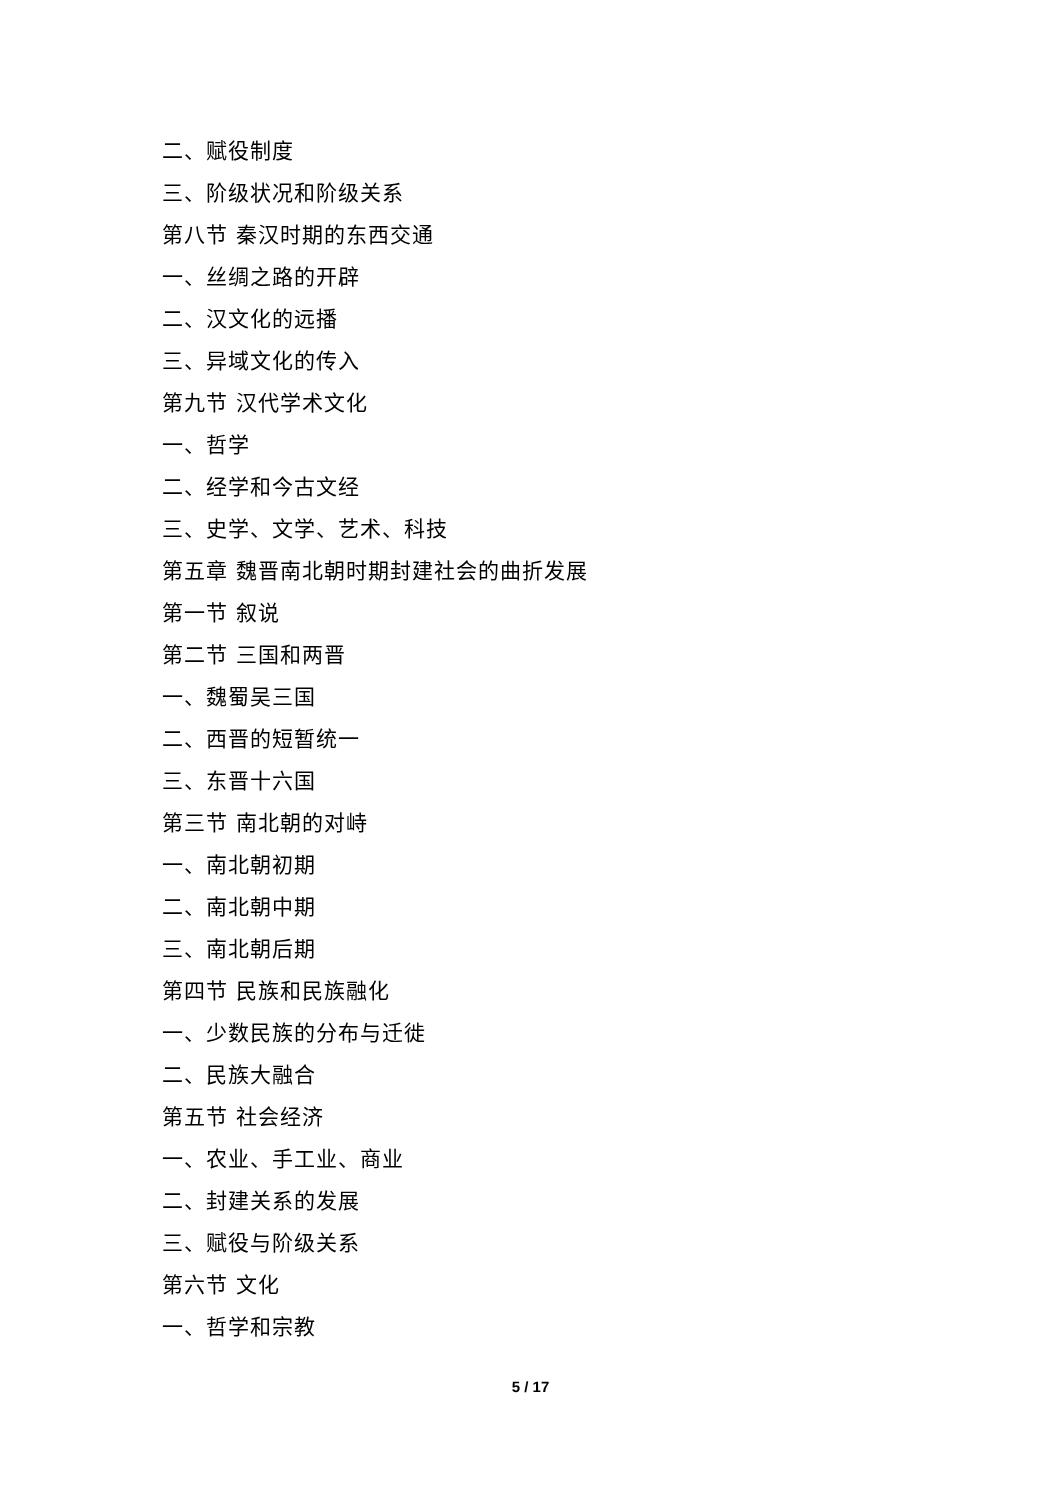二、赋役制度
三、阶级状况和阶级关系
第八节 秦汉时期的东西交通
一、丝绸之路的开辟
二、汉文化的远播
三、异域文化的传入
第九节 汉代学术文化
一、哲学
二、经学和今古文经
三、史学、文学、艺术、科技
第五章 魏晋南北朝时期封建社会的曲折发展
第一节 叙说
第二节 三国和两晋
一、魏蜀吴三国
二、西晋的短暂统一
三、东晋十六国
第三节 南北朝的对峙
一、南北朝初期
二、南北朝中期
三、南北朝后期
第四节 民族和民族融化
一、少数民族的分布与迁徙
二、民族大融合
第五节 社会经济
一、农业、手工业、商业
二、封建关系的发展
三、赋役与阶级关系
第六节 文化
一、哲学和宗教
5 / 17